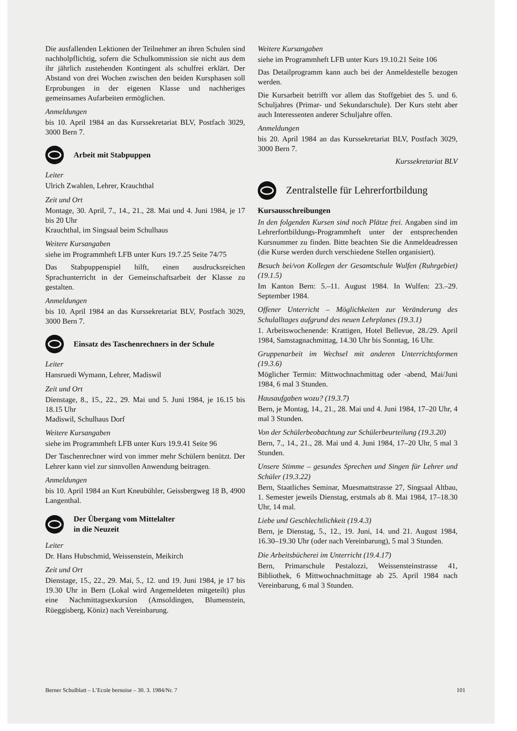Die ausfallenden Lektionen der Teilnehmer an ihren Schulen sind nachholpflichtig, sofern die Schulkommission sie nicht aus dem ihr jährlich zustehenden Kontingent als schulfrei erklärt. Der Abstand von drei Wochen zwischen den beiden Kursphasen soll Erprobungen in der eigenen Klasse und nachheriges gemeinsames Aufarbeiten ermöglichen.
Anmeldungen
bis 10. April 1984 an das Kurssekretariat BLV, Postfach 3029, 3000 Bern 7.
Arbeit mit Stabpuppen
Leiter
Ulrich Zwahlen, Lehrer, Krauchthal
Zeit und Ort
Montage, 30. April, 7., 14., 21., 28. Mai und 4. Juni 1984, je 17 bis 20 Uhr
Krauchthal, im Singsaal beim Schulhaus
Weitere Kursangaben
siehe im Programmheft LFB unter Kurs 19.7.25 Seite 74/75
Das Stabpuppenspiel hilft, einen ausdrucksreichen Sprachunterricht in der Gemeinschaftsarbeit der Klasse zu gestalten.
Anmeldungen
bis 10. April 1984 an das Kurssekretariat BLV, Postfach 3029, 3000 Bern 7.
Einsatz des Taschenrechners in der Schule
Leiter
Hansruedi Wymann, Lehrer, Madiswil
Zeit und Ort
Dienstage, 8., 15., 22., 29. Mai und 5. Juni 1984, je 16.15 bis 18.15 Uhr
Madiswil, Schulhaus Dorf
Weitere Kursangaben
siehe im Programmheft LFB unter Kurs 19.9.41 Seite 96
Der Taschenrechner wird von immer mehr Schülern benützt. Der Lehrer kann viel zur sinnvollen Anwendung beitragen.
Anmeldungen
bis 10. April 1984 an Kurt Kneubühler, Geissbergweg 18 B, 4900 Langenthal.
Der Übergang vom Mittelalter
in die Neuzeit
Leiter
Dr. Hans Hubschmid, Weissenstein, Meikirch
Zeit und Ort
Dienstage, 15., 22., 29. Mai, 5., 12. und 19. Juni 1984, je 17 bis 19.30 Uhr in Bern (Lokal wird Angemeldeten mitgeteilt) plus eine Nachmittagsexkursion (Amsoldingen, Blumenstein, Rüeggisberg, Köniz) nach Vereinbarung.
Weitere Kursangaben
siehe im Programmheft LFB unter Kurs 19.10.21 Seite 106
Das Detailprogramm kann auch bei der Anmeldestelle bezogen werden.
Die Kursarbeit betrifft vor allem das Stoffgebiet des 5. und 6. Schuljahres (Primar- und Sekundarschule). Der Kurs steht aber auch Interessenten anderer Schuljahre offen.
Anmeldungen
bis 20. April 1984 an das Kurssekretariat BLV, Postfach 3029, 3000 Bern 7.
Kurssekretariat BLV
Zentralstelle für Lehrerfortbildung
Kursausschreibungen
In den folgenden Kursen sind noch Plätze frei. Angaben sind im Lehrerfortbildungs-Programmheft unter der entsprechenden Kursnummer zu finden. Bitte beachten Sie die Anmeldeadressen (die Kurse werden durch verschiedene Stellen organisiert).
Besuch bei/von Kollegen der Gesamtschule Wulfen (Ruhrgebiet) (19.1.5)
Im Kanton Bern: 5.–11. August 1984. In Wulfen: 23.–29. September 1984.
Offener Unterricht – Möglichkeiten zur Veränderung des Schulalltages aufgrund des neuen Lehrplanes (19.3.1)
1. Arbeitswochenende: Krattigen, Hotel Bellevue, 28./29. April 1984, Samstagnachmittag, 14.30 Uhr bis Sonntag, 16 Uhr.
Gruppenarbeit im Wechsel mit anderen Unterrichtsformen (19.3.6)
Möglicher Termin: Mittwochnachmittag oder -abend, Mai/Juni 1984, 6 mal 3 Stunden.
Hausaufgaben wozu? (19.3.7)
Bern, je Montag, 14., 21., 28. Mai und 4. Juni 1984, 17–20 Uhr, 4 mal 3 Stunden.
Von der Schülerbeobachtung zur Schülerbeurteilung (19.3.20)
Bern, 7., 14., 21., 28. Mai und 4. Juni 1984, 17–20 Uhr, 5 mal 3 Stunden.
Unsere Stimme – gesundes Sprechen und Singen für Lehrer und Schüler (19.3.22)
Bern, Staatliches Seminar, Muesmattstrasse 27, Singsaal Altbau, 1. Semester jeweils Dienstag, erstmals ab 8. Mai 1984, 17–18.30 Uhr, 14 mal.
Liebe und Geschlechtlichkeit (19.4.3)
Bern, je Dienstag, 5., 12., 19. Juni, 14. und 21. August 1984, 16.30–19.30 Uhr (oder nach Vereinbarung), 5 mal 3 Stunden.
Die Arbeitsbücherei im Unterricht (19.4.17)
Bern, Primarschule Pestalozzi, Weissensteinstrasse 41, Bibliothek, 6 Mittwochnachmittage ab 25. April 1984 nach Vereinbarung, 6 mal 3 Stunden.
Berner Schulblatt – L’Ecole bernoise – 30. 3. 1984/Nr. 7 101